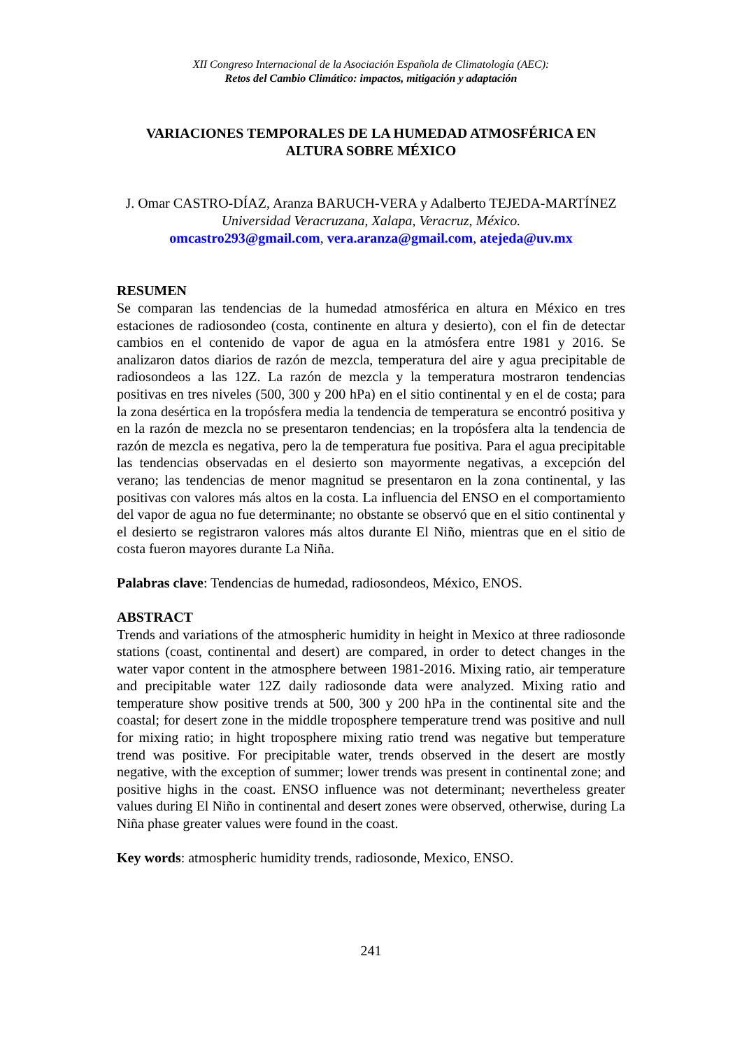XII Congreso Internacional de la Asociación Española de Climatología (AEC):
Retos del Cambio Climático: impactos, mitigación y adaptación
VARIACIONES TEMPORALES DE LA HUMEDAD ATMOSFÉRICA EN ALTURA SOBRE MÉXICO
J. Omar CASTRO-DÍAZ, Aranza BARUCH-VERA y Adalberto TEJEDA-MARTÍNEZ
Universidad Veracruzana, Xalapa, Veracruz, México.
omcastro293@gmail.com, vera.aranza@gmail.com, atejeda@uv.mx
RESUMEN
Se comparan las tendencias de la humedad atmosférica en altura en México en tres estaciones de radiosondeo (costa, continente en altura y desierto), con el fin de detectar cambios en el contenido de vapor de agua en la atmósfera entre 1981 y 2016. Se analizaron datos diarios de razón de mezcla, temperatura del aire y agua precipitable de radiosondeos a las 12Z. La razón de mezcla y la temperatura mostraron tendencias positivas en tres niveles (500, 300 y 200 hPa) en el sitio continental y en el de costa; para la zona desértica en la tropósfera media la tendencia de temperatura se encontró positiva y en la razón de mezcla no se presentaron tendencias; en la tropósfera alta la tendencia de razón de mezcla es negativa, pero la de temperatura fue positiva. Para el agua precipitable las tendencias observadas en el desierto son mayormente negativas, a excepción del verano; las tendencias de menor magnitud se presentaron en la zona continental, y las positivas con valores más altos en la costa. La influencia del ENSO en el comportamiento del vapor de agua no fue determinante; no obstante se observó que en el sitio continental y el desierto se registraron valores más altos durante El Niño, mientras que en el sitio de costa fueron mayores durante La Niña.
Palabras clave: Tendencias de humedad, radiosondeos, México, ENOS.
ABSTRACT
Trends and variations of the atmospheric humidity in height in Mexico at three radiosonde stations (coast, continental and desert) are compared, in order to detect changes in the water vapor content in the atmosphere between 1981-2016. Mixing ratio, air temperature and precipitable water 12Z daily radiosonde data were analyzed. Mixing ratio and temperature show positive trends at 500, 300 y 200 hPa in the continental site and the coastal; for desert zone in the middle troposphere temperature trend was positive and null for mixing ratio; in hight troposphere mixing ratio trend was negative but temperature trend was positive. For precipitable water, trends observed in the desert are mostly negative, with the exception of summer; lower trends was present in continental zone; and positive highs in the coast. ENSO influence was not determinant; nevertheless greater values during El Niño in continental and desert zones were observed, otherwise, during La Niña phase greater values were found in the coast.
Key words: atmospheric humidity trends, radiosonde, Mexico, ENSO.
241